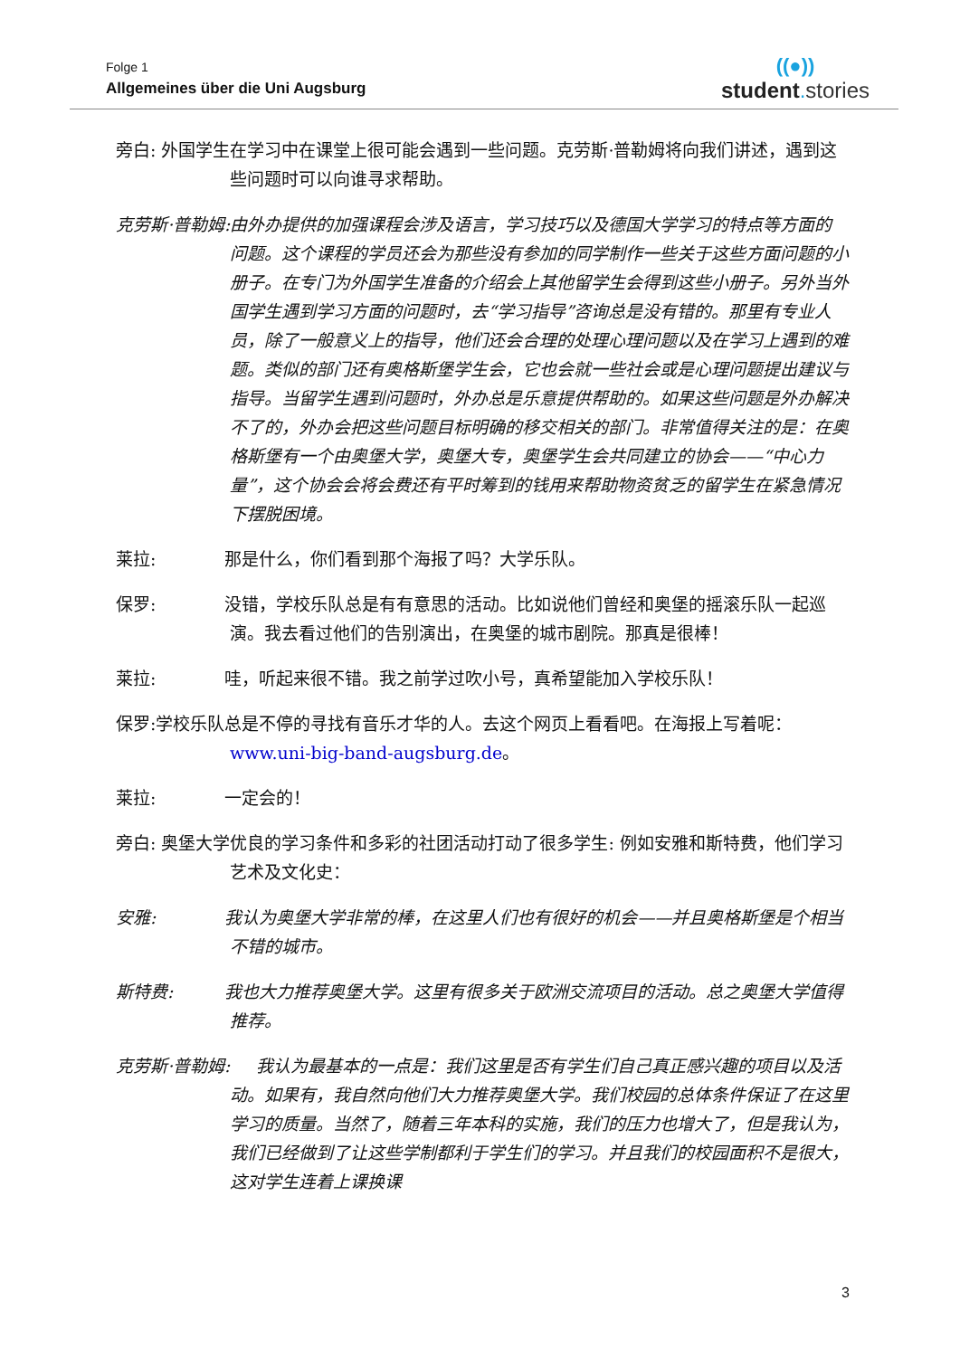Folge 1
Allgemeines über die Uni Augsburg
((●))
student. stories
旁白: 外国学生在学习中在课堂上很可能会遇到一些问题。克劳斯·普勒姆将向我们讲述，遇到这些问题时可以向谁寻求帮助。
克劳斯·普勒姆:由外办提供的加强课程会涉及语言，学习技巧以及德国大学学习的特点等方面的问题。这个课程的学员还会为那些没有参加的同学制作一些关于这些方面问题的小册子。在专门为外国学生准备的介绍会上其他留学生会得到这些小册子。另外当外国学生遇到学习方面的问题时，去“学习指导”咨询总是没有错的。那里有专业人员，除了一般意义上的指导，他们还会合理的处理心理问题以及在学习上遇到的难题。类似的部门还有奥格斯堡学生会，它也会就一些社会或是心理问题提出建议与指导。当留学生遇到问题时，外办总是乐意提供帮助的。如果这些问题是外办解决不了的，外办会把这些问题目标明确的移交相关的部门。非常值得关注的是：在奥格斯堡有一个由奥堡大学，奥堡大专，奥堡学生会共同建立的协会——“中心力量”，这个协会会将会费还有平时筹到的钱用来帮助物资贫乏的留学生在紧急情况下摆脱困境。
莱拉:    那是什么，你们看到那个海报了吗？大学乐队。
保罗:    没错，学校乐队总是有有意思的活动。比如说他们曾经和奥堡的摇滚乐队一起巡演。我去看过他们的告别演出，在奥堡的城市剧院。那真是很棒！
莱拉:    哇，听起来很不错。我之前学过吹小号，真希望能加入学校乐队！
保罗:学校乐队总是不停的寻找有音乐才华的人。去这个网页上看看吧。在海报上写着呢：www.uni-big-band-augsburg.de。
莱拉:    一定会的！
旁白: 奥堡大学优良的学习条件和多彩的社团活动打动了很多学生: 例如安雅和斯特费，他们学习艺术及文化史：
安雅:    我认为奥堡大学非常的棒，在这里人们也有很好的机会——并且奥格斯堡是个相当不错的城市。
斯特费:   我也大力推荐奥堡大学。这里有很多关于欧洲交流项目的活动。总之奥堡大学值得推荐。
克劳斯·普勒姆:  我认为最基本的一点是：我们这里是否有学生们自己真正感兴趣的项目以及活动。如果有，我自然向他们大力推荐奥堡大学。我们校园的总体条件保证了在这里学习的质量。当然了，随着三年本科的实施，我们的压力也增大了，但是我认为，我们已经做到了让这些学制都利于学生们的学习。并且我们的校园面积不是很大，这对学生连着上课换课
3